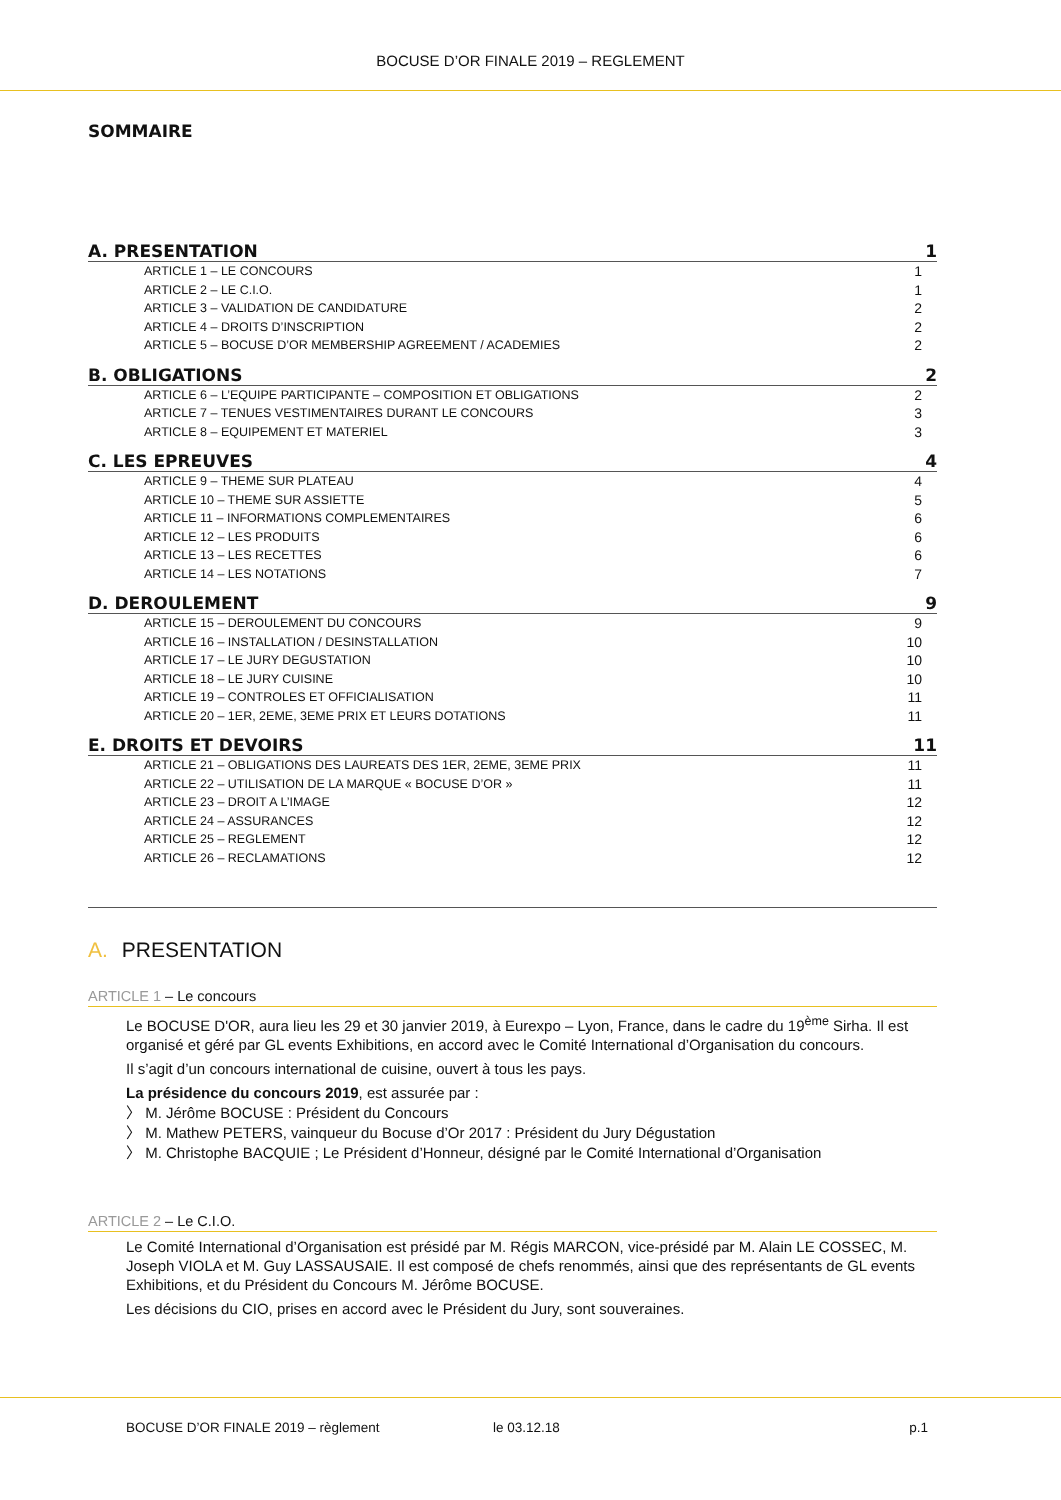BOCUSE D’OR FINALE 2019 – REGLEMENT
SOMMAIRE
A. PRESENTATION 1
ARTICLE 1 – LE CONCOURS 1
ARTICLE 2 – LE C.I.O. 1
ARTICLE 3 – VALIDATION DE CANDIDATURE 2
ARTICLE 4 – DROITS D’INSCRIPTION 2
ARTICLE 5 – BOCUSE D’OR MEMBERSHIP AGREEMENT / ACADEMIES 2
B. OBLIGATIONS 2
ARTICLE 6 – L’EQUIPE PARTICIPANTE – COMPOSITION ET OBLIGATIONS 2
ARTICLE 7 – TENUES VESTIMENTAIRES DURANT LE CONCOURS 3
ARTICLE 8 – EQUIPEMENT ET MATERIEL 3
C. LES EPREUVES 4
ARTICLE 9 – THEME SUR PLATEAU 4
ARTICLE 10 – THEME SUR ASSIETTE 5
ARTICLE 11 – INFORMATIONS COMPLEMENTAIRES 6
ARTICLE 12 – LES PRODUITS 6
ARTICLE 13 – LES RECETTES 6
ARTICLE 14 – LES NOTATIONS 7
D. DEROULEMENT 9
ARTICLE 15 – DEROULEMENT DU CONCOURS 9
ARTICLE 16 – INSTALLATION / DESINSTALLATION 10
ARTICLE 17 – LE JURY DEGUSTATION 10
ARTICLE 18 – LE JURY CUISINE 10
ARTICLE 19 – CONTROLES ET OFFICIALISATION 11
ARTICLE 20 – 1ER, 2EME, 3EME PRIX ET LEURS DOTATIONS 11
E. DROITS ET DEVOIRS 11
ARTICLE 21 – OBLIGATIONS DES LAUREATS DES 1ER, 2EME, 3EME PRIX 11
ARTICLE 22 – UTILISATION DE LA MARQUE « BOCUSE D’OR » 11
ARTICLE 23 – DROIT A L’IMAGE 12
ARTICLE 24 – ASSURANCES 12
ARTICLE 25 – REGLEMENT 12
ARTICLE 26 – RECLAMATIONS 12
A. PRESENTATION
ARTICLE 1 – Le concours
Le BOCUSE D'OR, aura lieu les 29 et 30 janvier 2019, à Eurexpo – Lyon, France, dans le cadre du 19<sup>ème</sup> Sirha. Il est organisé et géré par GL events Exhibitions, en accord avec le Comité International d’Organisation du concours.
Il s’agit d’un concours international de cuisine, ouvert à tous les pays.
La présidence du concours 2019, est assurée par :
〉 M. Jérôme BOCUSE : Président du Concours
〉 M. Mathew PETERS, vainqueur du Bocuse d’Or 2017 : Président du Jury Dégustation
〉 M. Christophe BACQUIE ; Le Président d’Honneur, désigné par le Comité International d’Organisation
ARTICLE 2 – Le C.I.O.
Le Comité International d’Organisation est présidé par M. Régis MARCON, vice-présidé par M. Alain LE COSSEC, M. Joseph VIOLA et M. Guy LASSAUSAIE. Il est composé de chefs renommés, ainsi que des représentants de GL events Exhibitions, et du Président du Concours M. Jérôme BOCUSE.
Les décisions du CIO, prises en accord avec le Président du Jury, sont souveraines.
BOCUSE D’OR FINALE 2019 – règlement le 03.12.18 p.1